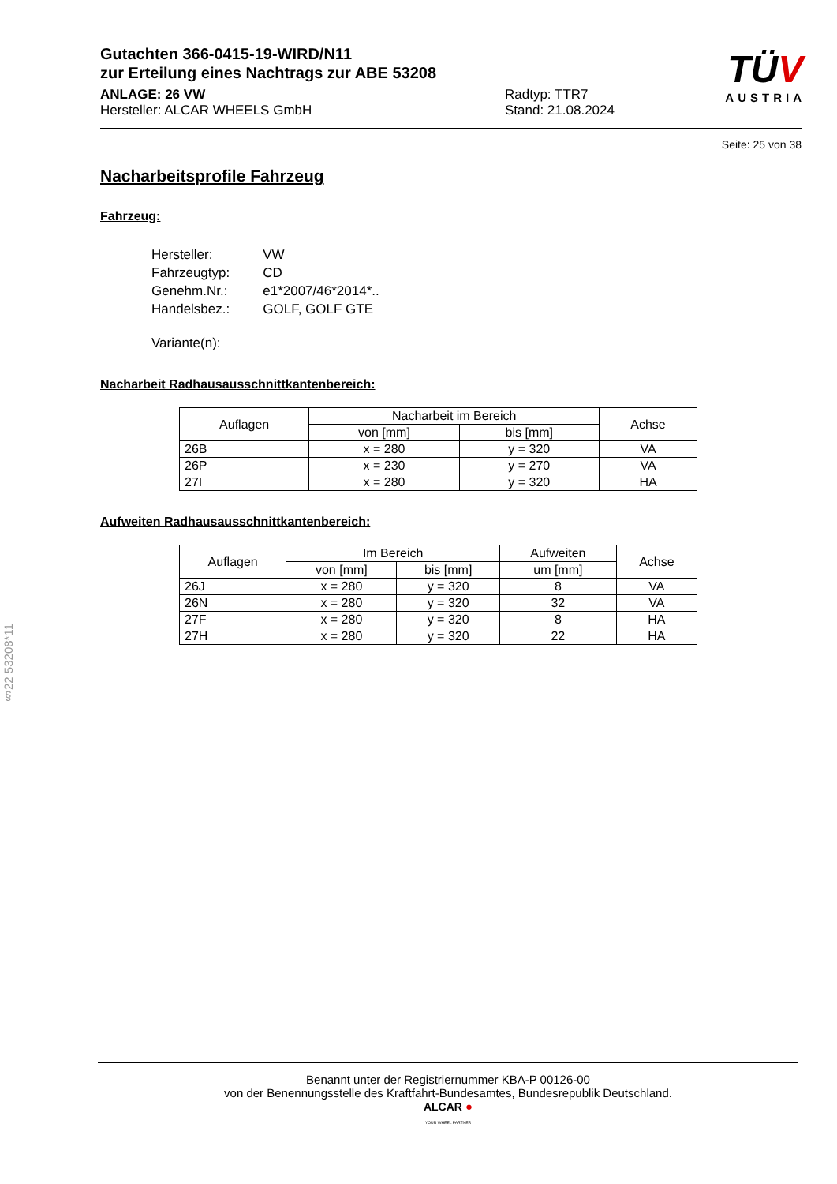TÜV
AUSTRIA
Gutachten 366-0415-19-WIRD/N11
zur Erteilung eines Nachtrags zur ABE 53208
ANLAGE: 26 VW
Hersteller: ALCAR WHEELS GmbH
Radtyp: TTR7
Stand: 21.08.2024
Seite: 25 von 38
Nacharbeitsprofile Fahrzeug
Fahrzeug:
| Hersteller: | VW |
| Fahrzeugtyp: | CD |
| Genehm.Nr.: | e1*2007/46*2014*.. |
| Handelsbez.: | GOLF, GOLF GTE |
| Variante(n): | |
Nacharbeit Radhausausschnittkantenbereich:
| Auflagen | Nacharbeit im Bereich | | Achse |
| --- | --- | --- | --- |
| | von [mm] | bis [mm] | |
| 26B | x = 280 | y = 320 | VA |
| 26P | x = 230 | y = 270 | VA |
| 27I | x = 280 | y = 320 | HA |
Aufweiten Radhausausschnittkantenbereich:
| Auflagen | Im Bereich | | Aufweiten | Achse |
| --- | --- | --- | --- | --- |
| | von [mm] | bis [mm] | um [mm] | |
| 26J | x = 280 | y = 320 | 8 | VA |
| 26N | x = 280 | y = 320 | 32 | VA |
| 27F | x = 280 | y = 320 | 8 | HA |
| 27H | x = 280 | y = 320 | 22 | HA |
§22 53208*11
Benannt unter der Registriernummer KBA-P 00126-00
von der Benennungsstelle des Kraftfahrt-Bundesamtes, Bundesrepublik Deutschland.
ALCAR ●
YOUR WHEEL PARTNER